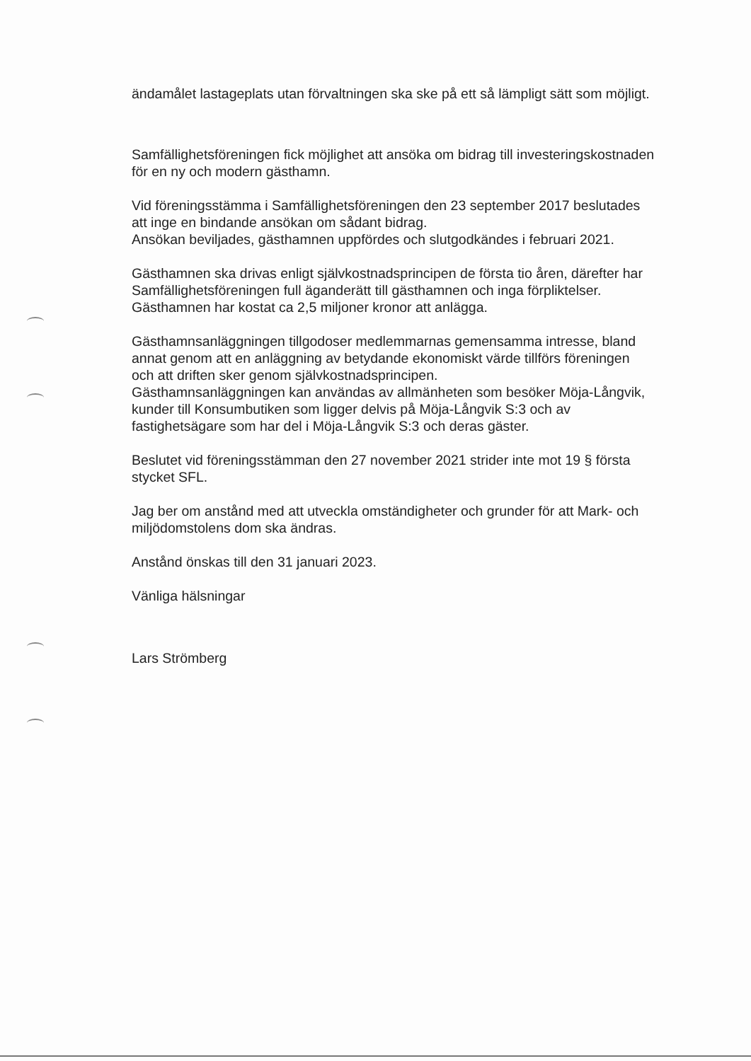ändamålet lastageplats utan förvaltningen ska ske på ett så lämpligt sätt som möjligt.
Samfällighetsföreningen fick möjlighet att ansöka om bidrag till investeringskostnaden för en ny och modern gästhamn.
Vid föreningsstämma i Samfällighetsföreningen den 23 september 2017 beslutades att inge en bindande ansökan om sådant bidrag.
Ansökan beviljades, gästhamnen uppfördes och slutgodkändes i februari 2021.
Gästhamnen ska drivas enligt självkostnadsprincipen de första tio åren, därefter har Samfällighetsföreningen full äganderätt till gästhamnen och inga förpliktelser. Gästhamnen har kostat ca 2,5 miljoner kronor att anlägga.
Gästhamnsanläggningen tillgodoser medlemmarnas gemensamma intresse, bland annat genom att en anläggning av betydande ekonomiskt värde tillförs föreningen och att driften sker genom självkostnadsprincipen.
Gästhamnsanläggningen kan användas av allmänheten som besöker Möja-Långvik, kunder till Konsumbutiken som ligger delvis på Möja-Långvik S:3 och av fastighetsägare som har del i Möja-Långvik S:3 och deras gäster.
Beslutet vid föreningsstämman den 27 november 2021 strider inte mot 19 § första stycket SFL.
Jag ber om anstånd med att utveckla omständigheter och grunder för att Mark- och miljödomstolens dom ska ändras.
Anstånd önskas till den 31 januari 2023.
Vänliga hälsningar
Lars Strömberg